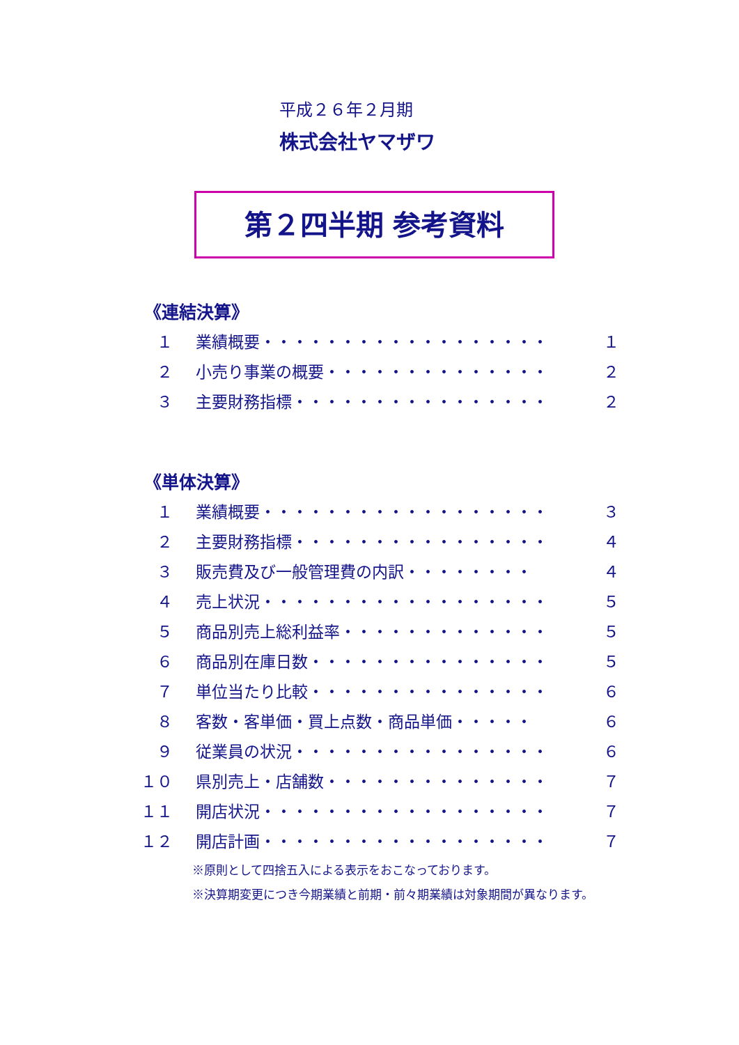平成２６年２月期
株式会社ヤマザワ
第２四半期 参考資料
《連結決算》
| １ | 業績概要・・・・・・・・・・・・・・・・・・ | １ |
| ２ | 小売り事業の概要・・・・・・・・・・・・・・ | ２ |
| ３ | 主要財務指標・・・・・・・・・・・・・・・・ | ２ |
《単体決算》
| １ | 業績概要・・・・・・・・・・・・・・・・・・ | ３ |
| ２ | 主要財務指標・・・・・・・・・・・・・・・・ | ４ |
| ３ | 販売費及び一般管理費の内訳・・・・・・・・ | ４ |
| ４ | 売上状況・・・・・・・・・・・・・・・・・・ | ５ |
| ５ | 商品別売上総利益率・・・・・・・・・・・・・ | ５ |
| ６ | 商品別在庫日数・・・・・・・・・・・・・・・ | ５ |
| ７ | 単位当たり比較・・・・・・・・・・・・・・・ | ６ |
| ８ | 客数・客単価・買上点数・商品単価・・・・・ | ６ |
| ９ | 従業員の状況・・・・・・・・・・・・・・・・ | ６ |
| １０ | 県別売上・店舗数・・・・・・・・・・・・・・ | ７ |
| １１ | 開店状況・・・・・・・・・・・・・・・・・・ | ７ |
| １２ | 開店計画・・・・・・・・・・・・・・・・・・ | ７ |
※原則として四捨五入による表示をおこなっております。
※決算期変更につき今期業績と前期・前々期業績は対象期間が異なります。